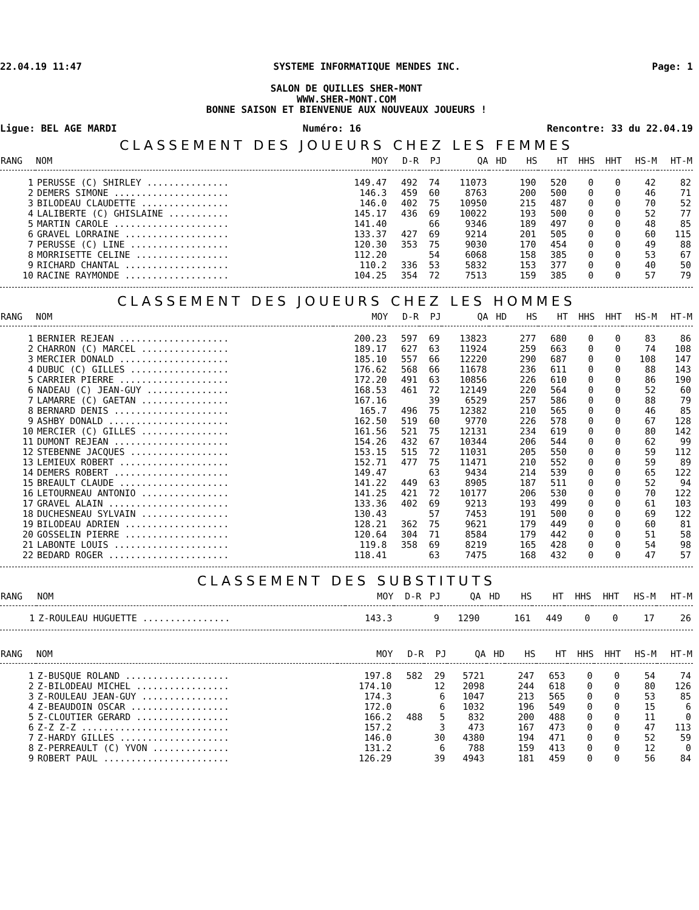22.04.19 11:47 SYSTEME INFORMATIQUE MENDES INC. Page: 1
SALON DE QUILLES SHER-MONT
WWW.SHER-MONT.COM
BONNE SAISON ET BIENVENUE AUX NOUVEAUX JOUEURS !
Ligue: BEL AGE MARDI Numéro: 16 Rencontre: 33 du 22.04.19
CLASSEMENT DES JOUEURS CHEZ LES FEMMES
| RANG | NOM | MOY | D-R | PJ | QA | HD | HS | HT | HHS | HHT | HS-M | HT-M |
| --- | --- | --- | --- | --- | --- | --- | --- | --- | --- | --- | --- | --- |
| 1 | PERUSSE (C) SHIRLEY ............... | 149.47 | 492 | 74 | 11073 | | 190 | 520 | 0 | 0 | 42 | 82 |
| 2 | DEMERS SIMONE ..................... | 146.3 | 459 | 60 | 8763 | | 200 | 500 | 0 | 0 | 46 | 71 |
| 3 | BILODEAU CLAUDETTE ................ | 146.0 | 402 | 75 | 10950 | | 215 | 487 | 0 | 0 | 70 | 52 |
| 4 | LALIBERTE (C) GHISLAINE ........... | 145.17 | 436 | 69 | 10022 | | 193 | 500 | 0 | 0 | 52 | 77 |
| 5 | MARTIN CAROLE ..................... | 141.40 | | 66 | 9346 | | 189 | 497 | 0 | 0 | 48 | 85 |
| 6 | GRAVEL LORRAINE ................... | 133.37 | 427 | 69 | 9214 | | 201 | 505 | 0 | 0 | 60 | 115 |
| 7 | PERUSSE (C) LINE .................. | 120.30 | 353 | 75 | 9030 | | 170 | 454 | 0 | 0 | 49 | 88 |
| 8 | MORRISETTE CELINE ................. | 112.20 | | 54 | 6068 | | 158 | 385 | 0 | 0 | 53 | 67 |
| 9 | RICHARD CHANTAL ................... | 110.2 | 336 | 53 | 5832 | | 153 | 377 | 0 | 0 | 40 | 50 |
| 10 | RACINE RAYMONDE ................... | 104.25 | 354 | 72 | 7513 | | 159 | 385 | 0 | 0 | 57 | 79 |
CLASSEMENT DES JOUEURS CHEZ LES HOMMES
| RANG | NOM | MOY | D-R | PJ | QA | HD | HS | HT | HHS | HHT | HS-M | HT-M |
| --- | --- | --- | --- | --- | --- | --- | --- | --- | --- | --- | --- | --- |
| 1 | BERNIER REJEAN .................... | 200.23 | 597 | 69 | 13823 | | 277 | 680 | 0 | 0 | 83 | 86 |
| 2 | CHARRON (C) MARCEL ................ | 189.17 | 627 | 63 | 11924 | | 259 | 663 | 0 | 0 | 74 | 108 |
| 3 | MERCIER DONALD .................... | 185.10 | 557 | 66 | 12220 | | 290 | 687 | 0 | 0 | 108 | 147 |
| 4 | DUBUC (C) GILLES .................. | 176.62 | 568 | 66 | 11678 | | 236 | 611 | 0 | 0 | 88 | 143 |
| 5 | CARRIER PIERRE .................... | 172.20 | 491 | 63 | 10856 | | 226 | 610 | 0 | 0 | 86 | 190 |
| 6 | NADEAU (C) JEAN-GUY ............... | 168.53 | 461 | 72 | 12149 | | 220 | 564 | 0 | 0 | 52 | 60 |
| 7 | LAMARRE (C) GAETAN ................ | 167.16 | | 39 | 6529 | | 257 | 586 | 0 | 0 | 88 | 79 |
| 8 | BERNARD DENIS ..................... | 165.7 | 496 | 75 | 12382 | | 210 | 565 | 0 | 0 | 46 | 85 |
| 9 | ASHBY DONALD ...................... | 162.50 | 519 | 60 | 9770 | | 226 | 578 | 0 | 0 | 67 | 128 |
| 10 | MERCIER (C) GILLES ................ | 161.56 | 521 | 75 | 12131 | | 234 | 619 | 0 | 0 | 80 | 142 |
| 11 | DUMONT REJEAN ..................... | 154.26 | 432 | 67 | 10344 | | 206 | 544 | 0 | 0 | 62 | 99 |
| 12 | STEBENNE JACQUES .................. | 153.15 | 515 | 72 | 11031 | | 205 | 550 | 0 | 0 | 59 | 112 |
| 13 | LEMIEUX ROBERT .................... | 152.71 | 477 | 75 | 11471 | | 210 | 552 | 0 | 0 | 59 | 89 |
| 14 | DEMERS ROBERT ..................... | 149.47 | | 63 | 9434 | | 214 | 539 | 0 | 0 | 65 | 122 |
| 15 | BREAULT CLAUDE .................... | 141.22 | 449 | 63 | 8905 | | 187 | 511 | 0 | 0 | 52 | 94 |
| 16 | LETOURNEAU ANTONIO ................ | 141.25 | 421 | 72 | 10177 | | 206 | 530 | 0 | 0 | 70 | 122 |
| 17 | GRAVEL ALAIN ...................... | 133.36 | 402 | 69 | 9213 | | 193 | 499 | 0 | 0 | 61 | 103 |
| 18 | DUCHESNEAU SYLVAIN ................ | 130.43 | | 57 | 7453 | | 191 | 500 | 0 | 0 | 69 | 122 |
| 19 | BILODEAU ADRIEN ................... | 128.21 | 362 | 75 | 9621 | | 179 | 449 | 0 | 0 | 60 | 81 |
| 20 | GOSSELIN PIERRE ................... | 120.64 | 304 | 71 | 8584 | | 179 | 442 | 0 | 0 | 51 | 58 |
| 21 | LABONTE LOUIS ..................... | 119.8 | 358 | 69 | 8219 | | 165 | 428 | 0 | 0 | 54 | 98 |
| 22 | BEDARD ROGER ...................... | 118.41 | | 63 | 7475 | | 168 | 432 | 0 | 0 | 47 | 57 |
CLASSEMENT DES SUBSTITUTS
| RANG | NOM | MOY | D-R | PJ | QA | HD | HS | HT | HHS | HHT | HS-M | HT-M |
| --- | --- | --- | --- | --- | --- | --- | --- | --- | --- | --- | --- | --- |
| 1 | Z-ROULEAU HUGUETTE ................ | 143.3 | | 9 | 1290 | | 161 | 449 | 0 | 0 | 17 | 26 |
| RANG | NOM | MOY | D-R | PJ | QA | HD | HS | HT | HHS | HHT | HS-M | HT-M |
| --- | --- | --- | --- | --- | --- | --- | --- | --- | --- | --- | --- | --- |
| 1 | Z-BUSQUE ROLAND ................... | 197.8 | 582 | 29 | 5721 | | 247 | 653 | 0 | 0 | 54 | 74 |
| 2 | Z-BILODEAU MICHEL ................. | 174.10 | | 12 | 2098 | | 244 | 618 | 0 | 0 | 80 | 126 |
| 3 | Z-ROULEAU JEAN-GUY ................ | 174.3 | | 6 | 1047 | | 213 | 565 | 0 | 0 | 53 | 85 |
| 4 | Z-BEAUDOIN OSCAR .................. | 172.0 | | 6 | 1032 | | 196 | 549 | 0 | 0 | 15 | 6 |
| 5 | Z-CLOUTIER GERARD ................. | 166.2 | 488 | 5 | 832 | | 200 | 488 | 0 | 0 | 11 | 0 |
| 6 | Z-Z Z-Z ........................... | 157.2 | | 3 | 473 | | 167 | 473 | 0 | 0 | 47 | 113 |
| 7 | Z-HARDY GILLES .................... | 146.0 | | 30 | 4380 | | 194 | 471 | 0 | 0 | 52 | 59 |
| 8 | Z-PERREAULT (C) YVON .............. | 131.2 | | 6 | 788 | | 159 | 413 | 0 | 0 | 12 | 0 |
| 9 | ROBERT PAUL ....................... | 126.29 | | 39 | 4943 | | 181 | 459 | 0 | 0 | 56 | 84 |